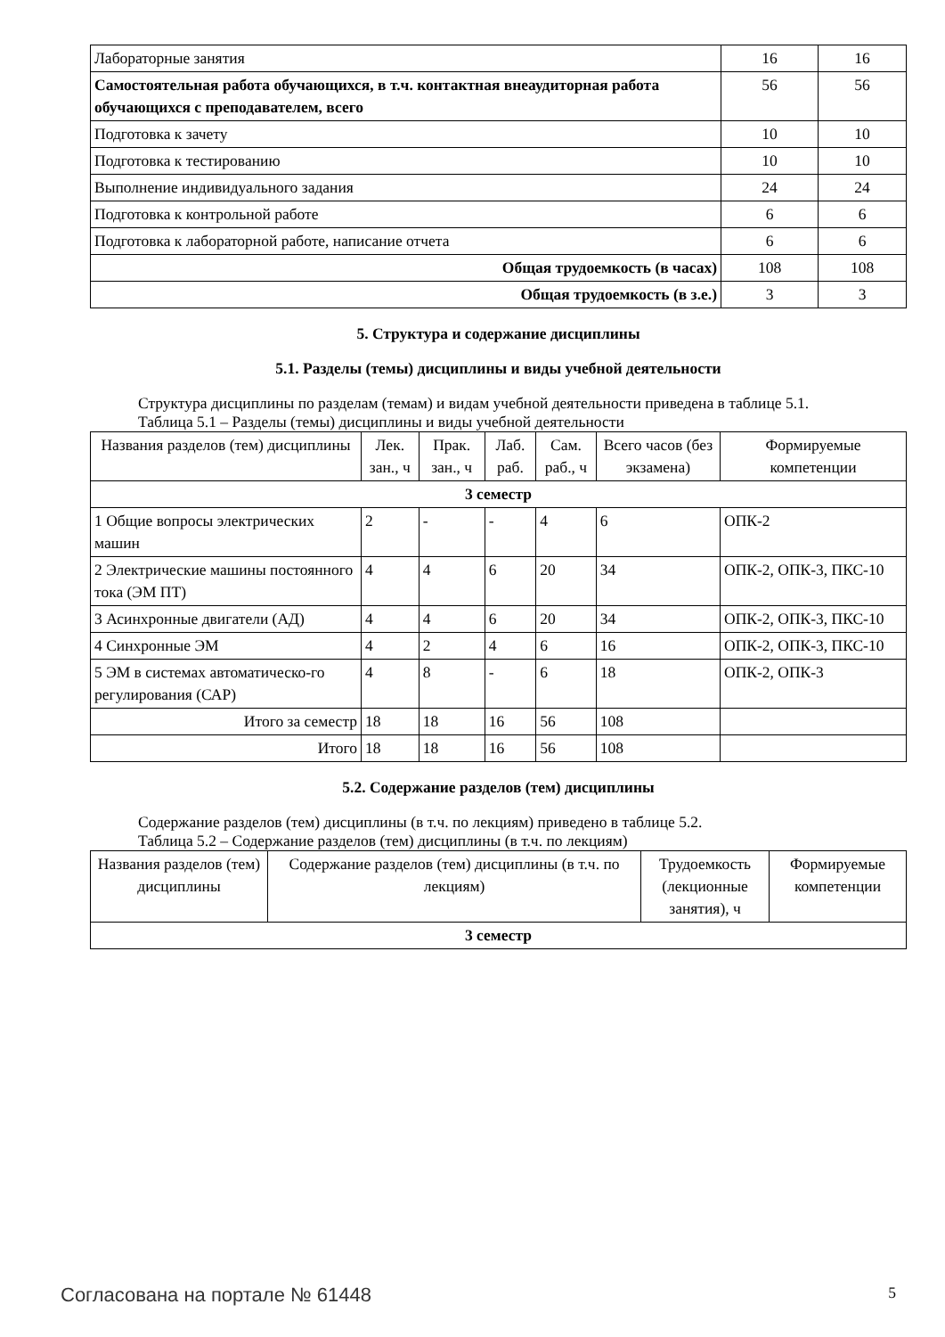| Лабораторные занятия | 16 | 16 |
| Самостоятельная работа обучающихся, в т.ч. контактная внеаудиторная работа обучающихся с преподавателем, всего | 56 | 56 |
| Подготовка к зачету | 10 | 10 |
| Подготовка к тестированию | 10 | 10 |
| Выполнение индивидуального задания | 24 | 24 |
| Подготовка к контрольной работе | 6 | 6 |
| Подготовка к лабораторной работе, написание отчета | 6 | 6 |
| Общая трудоемкость (в часах) | 108 | 108 |
| Общая трудоемкость (в з.е.) | 3 | 3 |
5. Структура и содержание дисциплины
5.1. Разделы (темы) дисциплины и виды учебной деятельности
Структура дисциплины по разделам (темам) и видам учебной деятельности приведена в таблице 5.1.
Таблица 5.1 – Разделы (темы) дисциплины и виды учебной деятельности
| Названия разделов (тем) дисциплины | Лек. зан., ч | Прак. зан., ч | Лаб. раб. | Сам. раб., ч | Всего часов (без экзамена) | Формируемые компетенции |
| --- | --- | --- | --- | --- | --- | --- |
| 3 семестр | | | | | | |
| 1 Общие вопросы электрических машин | 2 | - | - | 4 | 6 | ОПК-2 |
| 2 Электрические машины постоянного тока (ЭМ ПТ) | 4 | 4 | 6 | 20 | 34 | ОПК-2, ОПК-3, ПКС-10 |
| 3 Асинхронные двигатели (АД) | 4 | 4 | 6 | 20 | 34 | ОПК-2, ОПК-3, ПКС-10 |
| 4 Синхронные ЭМ | 4 | 2 | 4 | 6 | 16 | ОПК-2, ОПК-3, ПКС-10 |
| 5 ЭМ в системах автоматическо-го регулирования (САР) | 4 | 8 | - | 6 | 18 | ОПК-2, ОПК-3 |
| Итого за семестр | 18 | 18 | 16 | 56 | 108 | |
| Итого | 18 | 18 | 16 | 56 | 108 | |
5.2. Содержание разделов (тем) дисциплины
Содержание разделов (тем) дисциплины (в т.ч. по лекциям) приведено в таблице 5.2.
Таблица 5.2 – Содержание разделов (тем) дисциплины (в т.ч. по лекциям)
| Названия разделов (тем) дисциплины | Содержание разделов (тем) дисциплины (в т.ч. по лекциям) | Трудоемкость (лекционные занятия), ч | Формируемые компетенции |
| --- | --- | --- | --- |
| 3 семестр | | | |
Согласована на портале № 61448 5